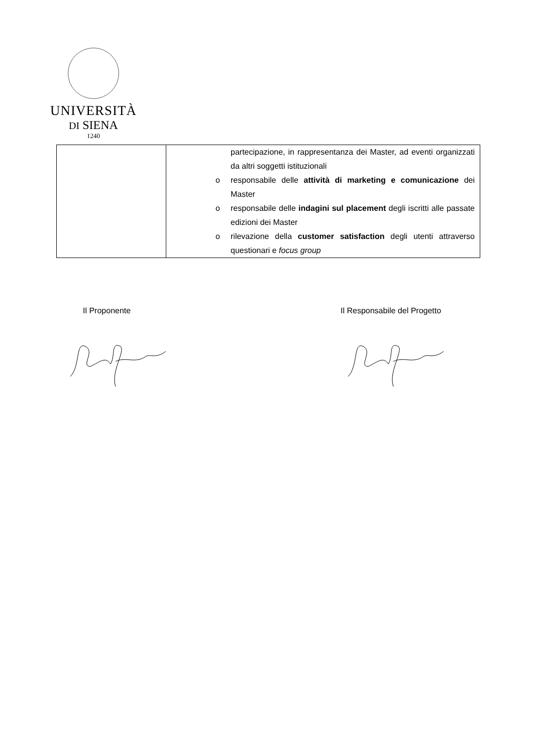UNIVERSITÀ
DI SIENA
1240
| | partecipazione, in rappresentanza dei Master, ad eventi organizzati da altri soggetti istituzionali o responsabile delle attività di marketing e comunicazione dei Master o responsabile delle indagini sul placement degli iscritti alle passate edizioni dei Master o rilevazione della customer satisfaction degli utenti attraverso questionari e focus group |
Il Proponente Il Responsabile del Progetto